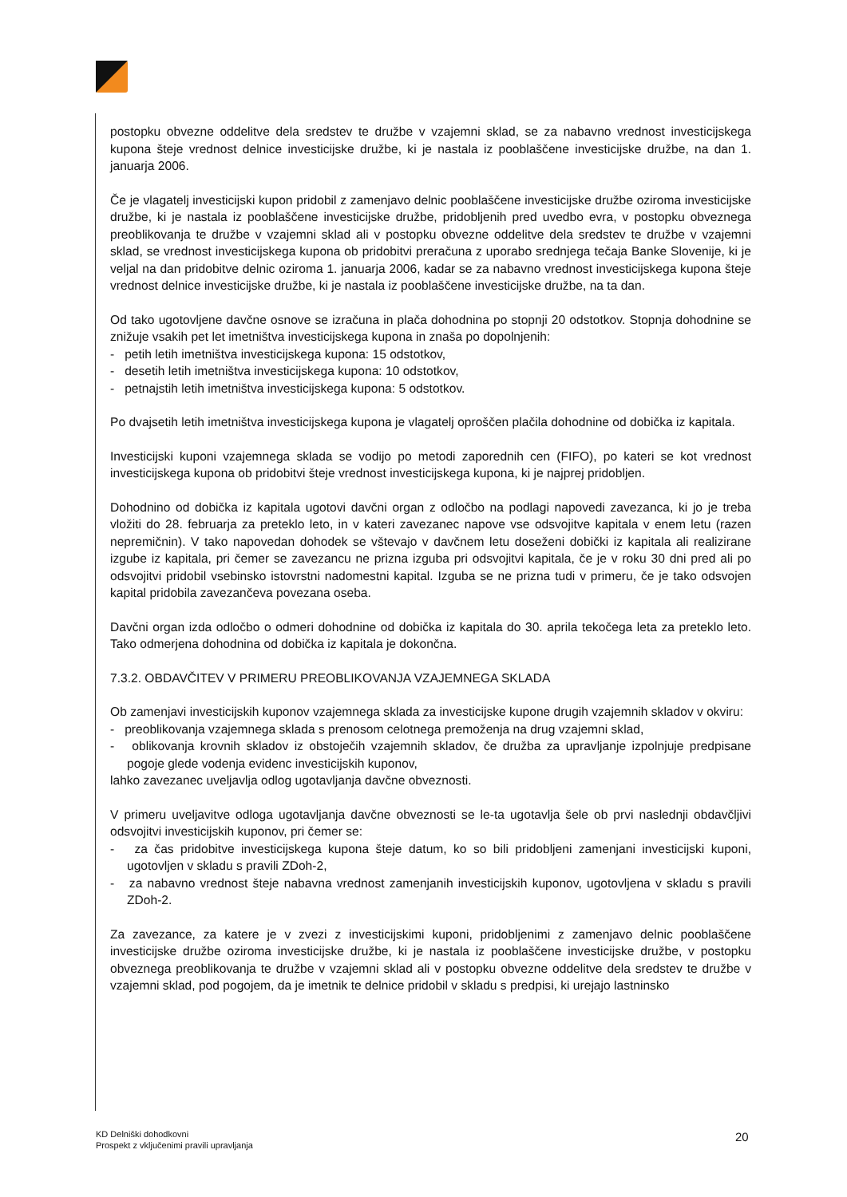postopku obvezne oddelitve dela sredstev te družbe v vzajemni sklad, se za nabavno vrednost investicijskega kupona šteje vrednost delnice investicijske družbe, ki je nastala iz pooblaščene investicijske družbe, na dan 1. januarja 2006.
Če je vlagatelj investicijski kupon pridobil z zamenjavo delnic pooblaščene investicijske družbe oziroma investicijske družbe, ki je nastala iz pooblaščene investicijske družbe, pridobljenih pred uvedbo evra, v postopku obveznega preoblikovanja te družbe v vzajemni sklad ali v postopku obvezne oddelitve dela sredstev te družbe v vzajemni sklad, se vrednost investicijskega kupona ob pridobitvi preračuna z uporabo srednjega tečaja Banke Slovenije, ki je veljal na dan pridobitve delnic oziroma 1. januarja 2006, kadar se za nabavno vrednost investicijskega kupona šteje vrednost delnice investicijske družbe, ki je nastala iz pooblaščene investicijske družbe, na ta dan.
Od tako ugotovljene davčne osnove se izračuna in plača dohodnina po stopnji 20 odstotkov. Stopnja dohodnine se znižuje vsakih pet let imetništva investicijskega kupona in znaša po dopolnjenih:
- petih letih imetništva investicijskega kupona: 15 odstotkov,
- desetih letih imetništva investicijskega kupona: 10 odstotkov,
- petnajstih letih imetništva investicijskega kupona: 5 odstotkov.
Po dvajsetih letih imetništva investicijskega kupona je vlagatelj oproščen plačila dohodnine od dobička iz kapitala.
Investicijski kuponi vzajemnega sklada se vodijo po metodi zaporednih cen (FIFO), po kateri se kot vrednost investicijskega kupona ob pridobitvi šteje vrednost investicijskega kupona, ki je najprej pridobljen.
Dohodnino od dobička iz kapitala ugotovi davčni organ z odločbo na podlagi napovedi zavezanca, ki jo je treba vložiti do 28. februarja za preteklo leto, in v kateri zavezanec napove vse odsvojitve kapitala v enem letu (razen nepremičnin). V tako napovedan dohodek se vštevajo v davčnem letu doseženi dobički iz kapitala ali realizirane izgube iz kapitala, pri čemer se zavezancu ne prizna izguba pri odsvojitvi kapitala, če je v roku 30 dni pred ali po odsvojitvi pridobil vsebinsko istovrstni nadomestni kapital. Izguba se ne prizna tudi v primeru, če je tako odsvojen kapital pridobila zavezančeva povezana oseba.
Davčni organ izda odločbo o odmeri dohodnine od dobička iz kapitala do 30. aprila tekočega leta za preteklo leto. Tako odmerjena dohodnina od dobička iz kapitala je dokončna.
7.3.2. OBDAVČITEV V PRIMERU PREOBLIKOVANJA VZAJEMNEGA SKLADA
Ob zamenjavi investicijskih kuponov vzajemnega sklada za investicijske kupone drugih vzajemnih skladov v okviru:
- preoblikovanja vzajemnega sklada s prenosom celotnega premoženja na drug vzajemni sklad,
- oblikovanja krovnih skladov iz obstoječih vzajemnih skladov, če družba za upravljanje izpolnjuje predpisane pogoje glede vodenja evidenc investicijskih kuponov,
lahko zavezanec uveljavlja odlog ugotavljanja davčne obveznosti.
V primeru uveljavitve odloga ugotavljanja davčne obveznosti se le-ta ugotavlja šele ob prvi naslednji obdavčljivi odsvojitvi investicijskih kuponov, pri čemer se:
- za čas pridobitve investicijskega kupona šteje datum, ko so bili pridobljeni zamenjani investicijski kuponi, ugotovljen v skladu s pravili ZDoh-2,
- za nabavno vrednost šteje nabavna vrednost zamenjanih investicijskih kuponov, ugotovljena v skladu s pravili ZDoh-2.
Za zavezance, za katere je v zvezi z investicijskimi kuponi, pridobljenimi z zamenjavo delnic pooblaščene investicijske družbe oziroma investicijske družbe, ki je nastala iz pooblaščene investicijske družbe, v postopku obveznega preoblikovanja te družbe v vzajemni sklad ali v postopku obvezne oddelitve dela sredstev te družbe v vzajemni sklad, pod pogojem, da je imetnik te delnice pridobil v skladu s predpisi, ki urejajo lastninsko
KD Delniški dohodkovni
Prospekt z vključenimi pravili upravljanja
20